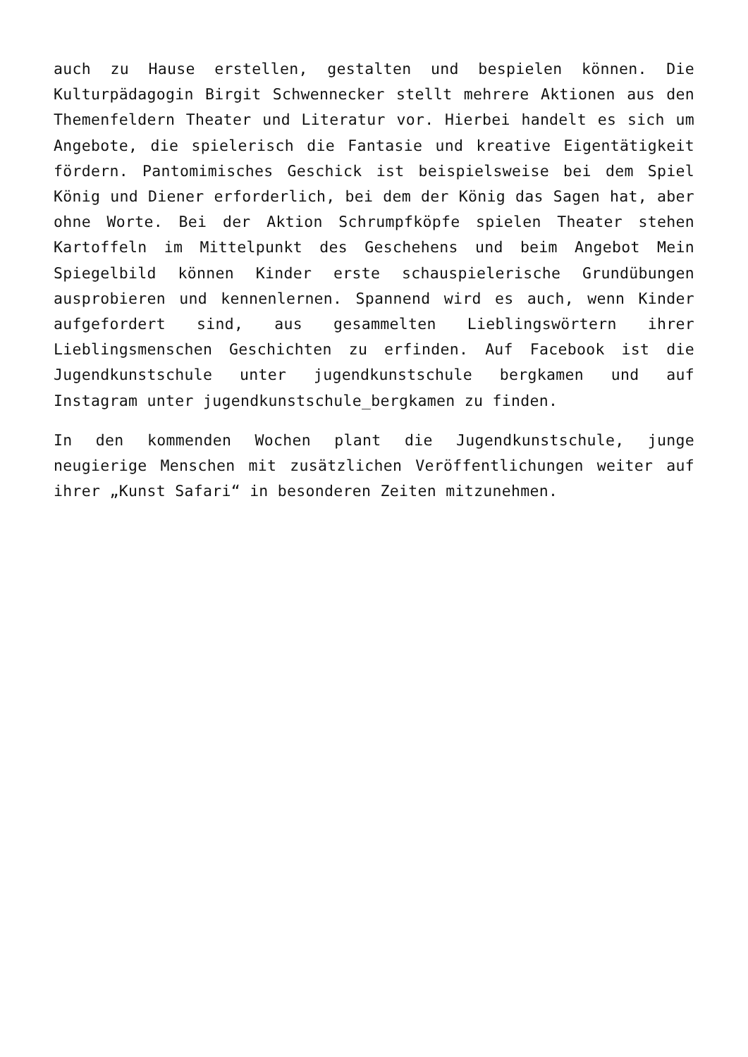auch zu Hause erstellen, gestalten und bespielen können. Die Kulturpädagogin Birgit Schwennecker stellt mehrere Aktionen aus den Themenfeldern Theater und Literatur vor. Hierbei handelt es sich um Angebote, die spielerisch die Fantasie und kreative Eigentätigkeit fördern. Pantomimisches Geschick ist beispielsweise bei dem Spiel König und Diener erforderlich, bei dem der König das Sagen hat, aber ohne Worte. Bei der Aktion Schrumpfköpfe spielen Theater stehen Kartoffeln im Mittelpunkt des Geschehens und beim Angebot Mein Spiegelbild können Kinder erste schauspielerische Grundübungen ausprobieren und kennenlernen. Spannend wird es auch, wenn Kinder aufgefordert sind, aus gesammelten Lieblingswörtern ihrer Lieblingsmenschen Geschichten zu erfinden. Auf Facebook ist die Jugendkunstschule unter jugendkunstschule bergkamen und auf Instagram unter jugendkunstschule_bergkamen zu finden.
In den kommenden Wochen plant die Jugendkunstschule, junge neugierige Menschen mit zusätzlichen Veröffentlichungen weiter auf ihrer „Kunst Safari“ in besonderen Zeiten mitzunehmen.